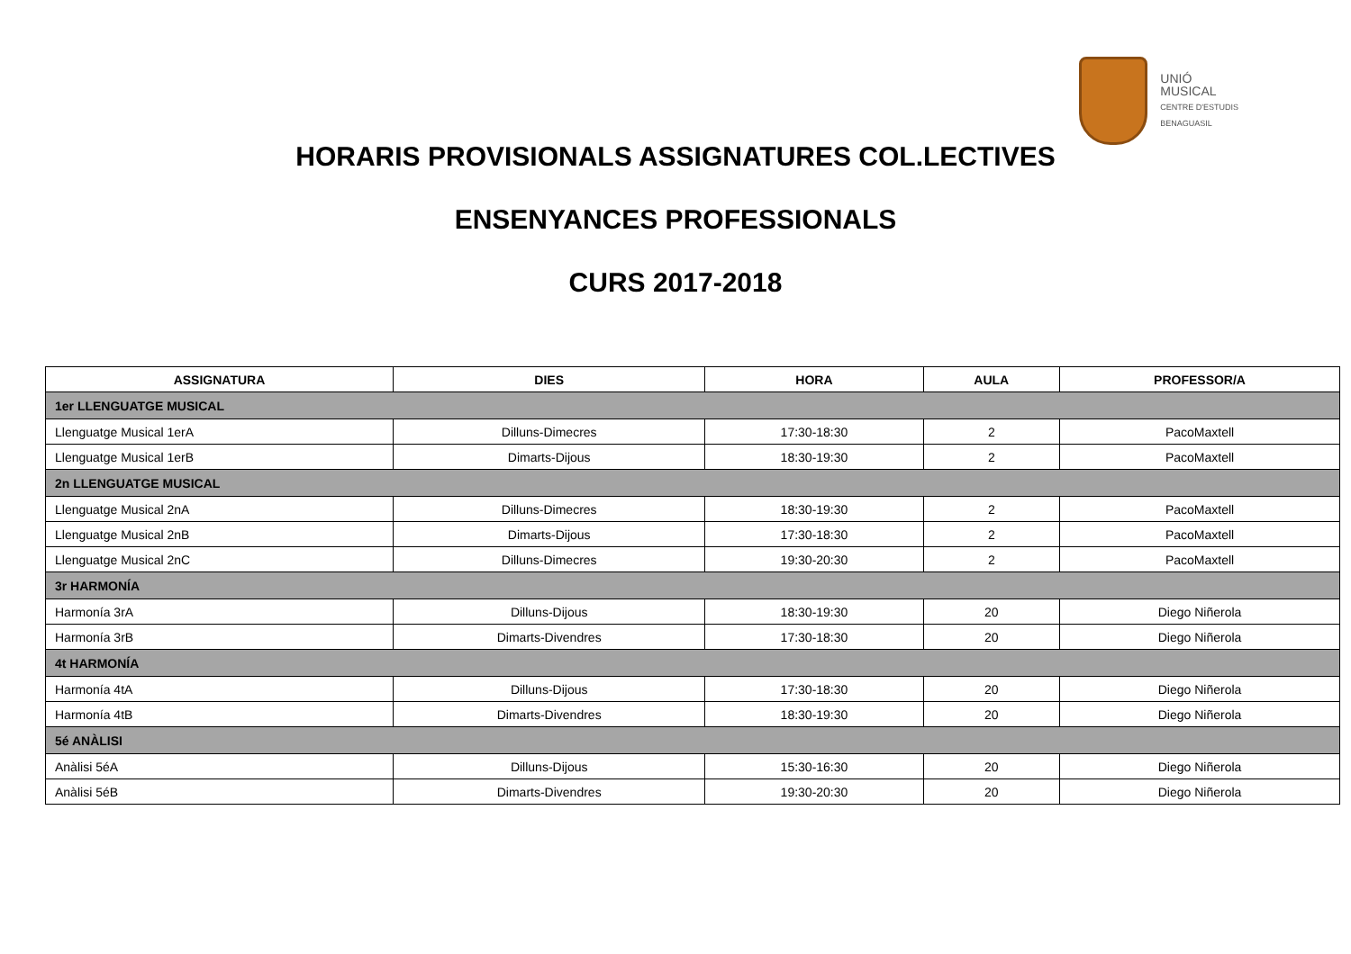UNIÓ
MUSICAL
CENTRE D'ESTUDIS
BENAGUASIL
HORARIS PROVISIONALS ASSIGNATURES COL.LECTIVES
ENSENYANCES PROFESSIONALS
CURS 2017-2018
| ASSIGNATURA | DIES | HORA | AULA | PROFESSOR/A |
| --- | --- | --- | --- | --- |
| 1er LLENGUATGE MUSICAL | | | | |
| Llenguatge Musical 1erA | Dilluns-Dimecres | 17:30-18:30 | 2 | PacoMaxtell |
| Llenguatge Musical 1erB | Dimarts-Dijous | 18:30-19:30 | 2 | PacoMaxtell |
| 2n LLENGUATGE MUSICAL | | | | |
| Llenguatge Musical 2nA | Dilluns-Dimecres | 18:30-19:30 | 2 | PacoMaxtell |
| Llenguatge Musical 2nB | Dimarts-Dijous | 17:30-18:30 | 2 | PacoMaxtell |
| Llenguatge Musical 2nC | Dilluns-Dimecres | 19:30-20:30 | 2 | PacoMaxtell |
| 3r HARMONÍA | | | | |
| Harmonía 3rA | Dilluns-Dijous | 18:30-19:30 | 20 | Diego Niñerola |
| Harmonía 3rB | Dimarts-Divendres | 17:30-18:30 | 20 | Diego Niñerola |
| 4t HARMONÍA | | | | |
| Harmonía 4tA | Dilluns-Dijous | 17:30-18:30 | 20 | Diego Niñerola |
| Harmonía 4tB | Dimarts-Divendres | 18:30-19:30 | 20 | Diego Niñerola |
| 5é ANÀLISI | | | | |
| Anàlisi 5éA | Dilluns-Dijous | 15:30-16:30 | 20 | Diego Niñerola |
| Anàlisi 5éB | Dimarts-Divendres | 19:30-20:30 | 20 | Diego Niñerola |